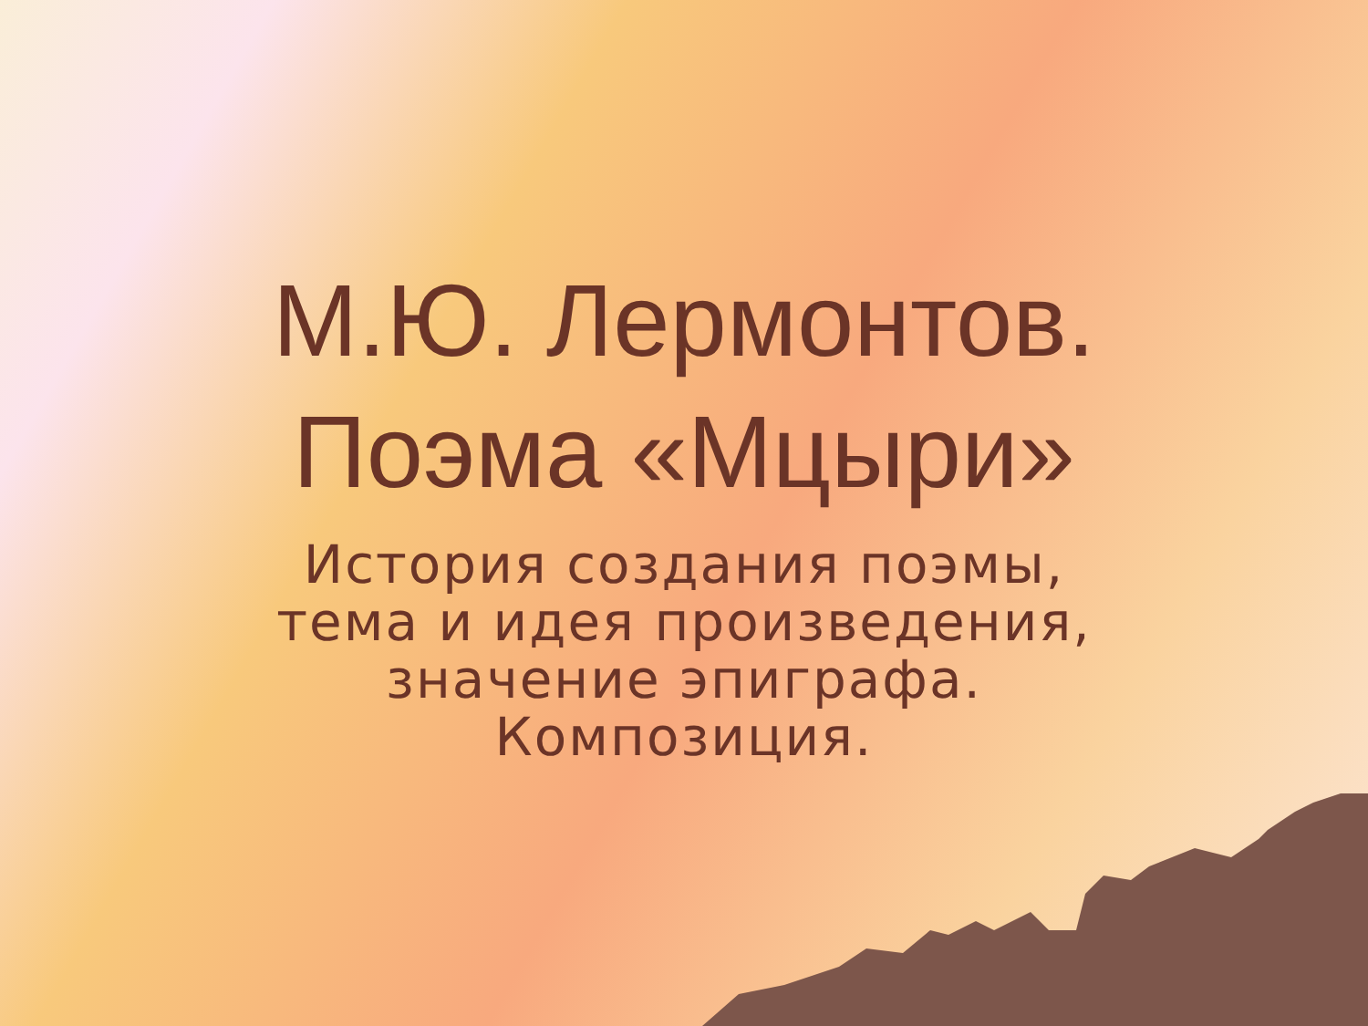М.Ю. Лермонтов.
Поэма «Мцыри»
История создания поэмы,
тема и идея произведения,
значение эпиграфа.
Композиция.